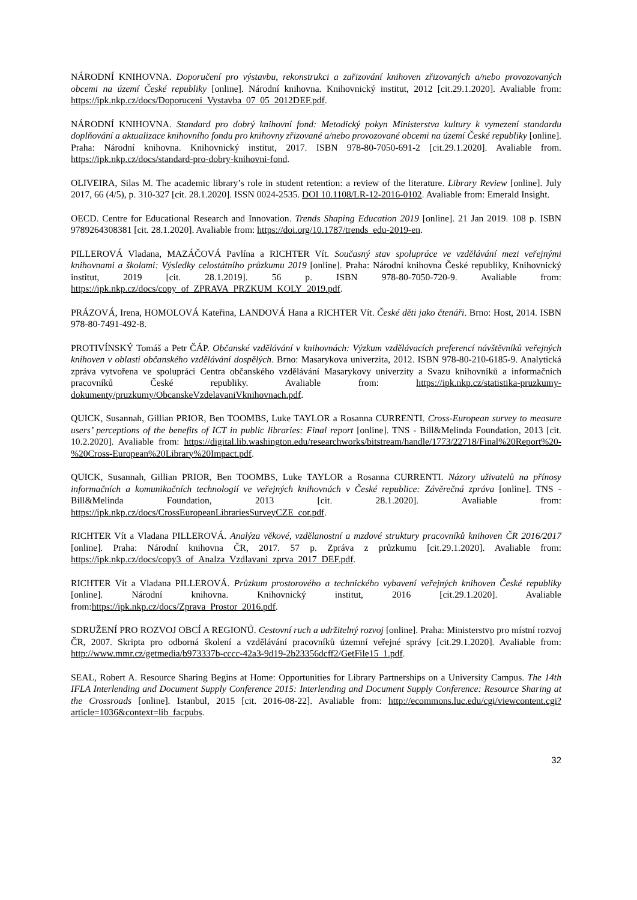NÁRODNÍ KNIHOVNA. Doporučení pro výstavbu, rekonstrukci a zařizování knihoven zřizovaných a/nebo provozovaných obcemi na území České republiky [online]. Národní knihovna. Knihovnický institut, 2012 [cit.29.1.2020]. Avaliable from: https://ipk.nkp.cz/docs/Doporuceni_Vystavba_07_05_2012DEF.pdf.
NÁRODNÍ KNIHOVNA. Standard pro dobrý knihovní fond: Metodický pokyn Ministerstva kultury k vymezení standardu doplňování a aktualizace knihovního fondu pro knihovny zřizované a/nebo provozované obcemi na území České republiky [online]. Praha: Národní knihovna. Knihovnický institut, 2017. ISBN 978-80-7050-691-2 [cit.29.1.2020]. Avaliable from. https://ipk.nkp.cz/docs/standard-pro-dobry-knihovni-fond.
OLIVEIRA, Silas M. The academic library’s role in student retention: a review of the literature. Library Review [online]. July 2017, 66 (4/5), p. 310-327 [cit. 28.1.2020]. ISSN 0024-2535. DOI 10.1108/LR-12-2016-0102. Avaliable from: Emerald Insight.
OECD. Centre for Educational Research and Innovation. Trends Shaping Education 2019 [online]. 21 Jan 2019. 108 p. ISBN 9789264308381 [cit. 28.1.2020]. Avaliable from: https://doi.org/10.1787/trends_edu-2019-en.
PILLEROVÁ Vladana, MAZÁČOVÁ Pavlína a RICHTER Vít. Současný stav spolupráce ve vzdělávání mezi veřejnými knihovnami a školami: Výsledky celostátního průzkumu 2019 [online]. Praha: Národní knihovna České republiky, Knihovnický institut, 2019 [cit. 28.1.2019]. 56 p. ISBN 978-80-7050-720-9. Avaliable from: https://ipk.nkp.cz/docs/copy_of_ZPRAVA_PRZKUM_KOLY_2019.pdf.
PRÁZOVÁ, Irena, HOMOLOVÁ Kateřina, LANDOVÁ Hana a RICHTER Vít. České děti jako čtenáři. Brno: Host, 2014. ISBN 978-80-7491-492-8.
PROTIVÍNSKÝ Tomáš a Petr ČÁP. Občanské vzdělávání v knihovnách: Výzkum vzdělávacích preferencí návštěvníků veřejných knihoven v oblasti občanského vzdělávání dospělých. Brno: Masarykova univerzita, 2012. ISBN 978-80-210-6185-9. Analytická zpráva vytvořena ve spolupráci Centra občanského vzdělávání Masarykovy univerzity a Svazu knihovníků a informačních pracovníků České republiky. Avaliable from: https://ipk.nkp.cz/statistika-pruzkumy-dokumenty/pruzkumy/ObcanskeVzdelavaniVknihovnach.pdf.
QUICK, Susannah, Gillian PRIOR, Ben TOOMBS, Luke TAYLOR a Rosanna CURRENTI. Cross-European survey to measure users’ perceptions of the benefits of ICT in public libraries: Final report [online]. TNS - Bill&Melinda Foundation, 2013 [cit. 10.2.2020]. Avaliable from: https://digital.lib.washington.edu/researchworks/bitstream/handle/1773/22718/Final%20Report%20-%20Cross-European%20Library%20Impact.pdf.
QUICK, Susannah, Gillian PRIOR, Ben TOOMBS, Luke TAYLOR a Rosanna CURRENTI. Názory uživatelů na přínosy informačních a komunikačních technologií ve veřejných knihovnách v České republice: Závěrečná zpráva [online]. TNS -Bill&Melinda Foundation, 2013 [cit. 28.1.2020]. Avaliable from: https://ipk.nkp.cz/docs/CrossEuropeanLibrariesSurveyCZE_cor.pdf.
RICHTER Vít a Vladana PILLEROVÁ. Analýza věkové, vzdělanostní a mzdové struktury pracovníků knihoven ČR 2016/2017 [online]. Praha: Národní knihovna ČR, 2017. 57 p. Zpráva z průzkumu [cit.29.1.2020]. Avaliable from: https://ipk.nkp.cz/docs/copy3_of_Analza_Vzdlavani_zprva_2017_DEF.pdf.
RICHTER Vít a Vladana PILLEROVÁ. Průzkum prostorového a technického vybavení veřejných knihoven České republiky [online]. Národní knihovna. Knihovnický institut, 2016 [cit.29.1.2020]. Avaliable from:https://ipk.nkp.cz/docs/Zprava_Prostor_2016.pdf.
SDRUŽENÍ PRO ROZVOJ OBCÍ A REGIONŮ. Cestovní ruch a udržitelný rozvoj [online]. Praha: Ministerstvo pro místní rozvoj ČR, 2007. Skripta pro odborná školení a vzdělávání pracovníků územní veřejné správy [cit.29.1.2020]. Avaliable from: http://www.mmr.cz/getmedia/b973337b-cccc-42a3-9d19-2b23356dcff2/GetFile15_1.pdf.
SEAL, Robert A. Resource Sharing Begins at Home: Opportunities for Library Partnerships on a University Campus. The 14th IFLA Interlending and Document Supply Conference 2015: Interlending and Document Supply Conference: Resource Sharing at the Crossroads [online]. Istanbul, 2015 [cit. 2016-08-22]. Avaliable from: http://ecommons.luc.edu/cgi/viewcontent.cgi?article=1036&context=lib_facpubs.
32